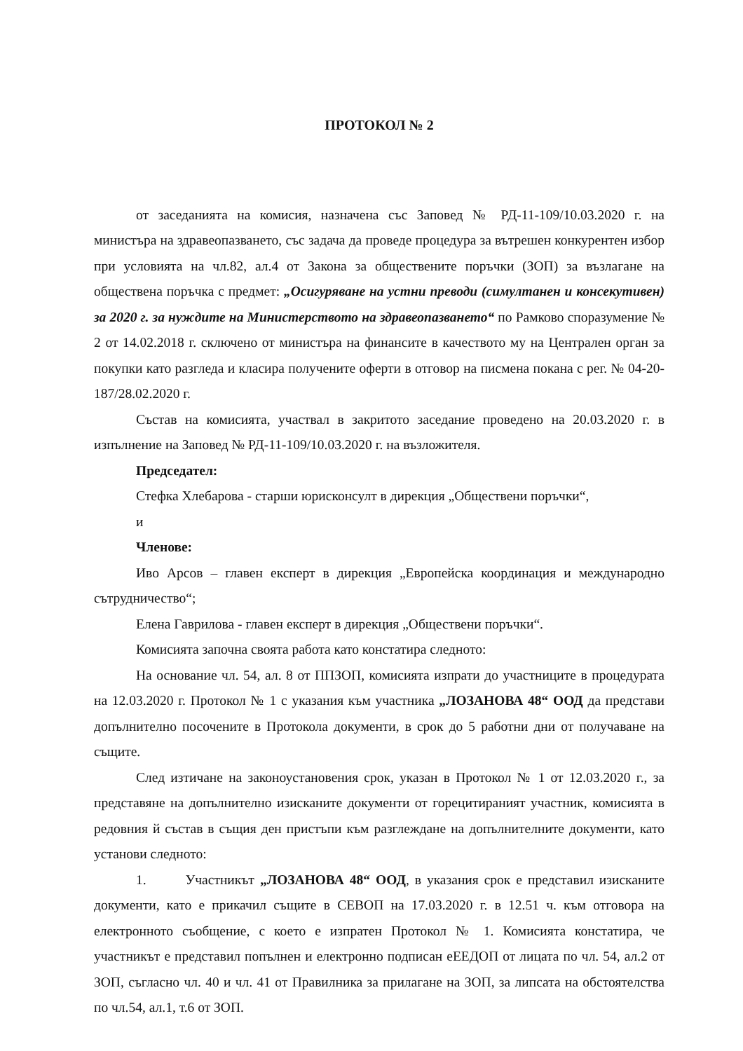ПРОТОКОЛ № 2
от заседанията на комисия, назначена със Заповед № РД-11-109/10.03.2020 г. на министъра на здравеопазването, със задача да проведе процедура за вътрешен конкурентен избор при условията на чл.82, ал.4 от Закона за обществените поръчки (ЗОП) за възлагане на обществена поръчка с предмет: „Осигуряване на устни преводи (симултанен и консекутивен) за 2020 г. за нуждите на Министерството на здравеопазването“ по Рамково споразумение № 2 от 14.02.2018 г. сключено от министъра на финансите в качеството му на Централен орган за покупки като разгледа и класира получените оферти в отговор на писмена покана с рег. № 04-20-187/28.02.2020 г.
Състав на комисията, участвал в закритото заседание проведено на 20.03.2020 г. в изпълнение на Заповед № РД-11-109/10.03.2020 г. на възложителя.
Председател:
Стефка Хлебарова - старши юрисконсулт в дирекция „Обществени поръчки“,
и
Членове:
Иво Арсов – главен експерт в дирекция „Европейска координация и международно сътрудничество“;
Елена Гаврилова - главен експерт в дирекция „Обществени поръчки“.
Комисията започна своята работа като констатира следното:
На основание чл. 54, ал. 8 от ППЗОП, комисията изпрати до участниците в процедурата на 12.03.2020 г. Протокол № 1 с указания към участника „ЛОЗАНОВА 48“ ООД да представи допълнително посочените в Протокола документи, в срок до 5 работни дни от получаване на същите.
След изтичане на законоустановения срок, указан в Протокол № 1 от 12.03.2020 г., за представяне на допълнително изисканите документи от горецитираният участник, комисията в редовния й състав в същия ден пристъпи към разглеждане на допълнителните документи, като установи следното:
1. Участникът „ЛОЗАНОВА 48“ ООД, в указания срок е представил изисканите документи, като е прикачил същите в СЕВОП на 17.03.2020 г. в 12.51 ч. към отговора на електронното съобщение, с което е изпратен Протокол № 1. Комисията констатира, че участникът е представил попълнен и електронно подписан еЕЕДОП от лицата по чл. 54, ал.2 от ЗОП, съгласно чл. 40 и чл. 41 от Правилника за прилагане на ЗОП, за липсата на обстоятелства по чл.54, ал.1, т.6 от ЗОП.